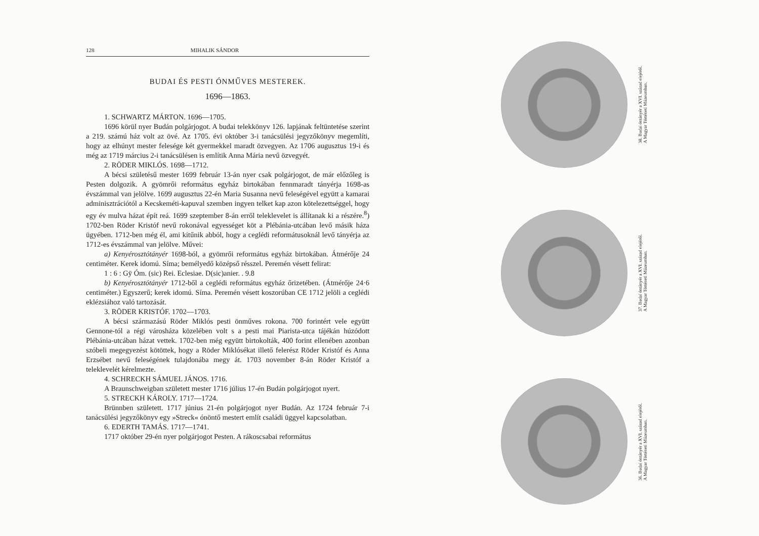128 MIHALIK SÁNDOR
BUDAI ÉS PESTI ÓNMŰVES MESTEREK.
1696—1863.
1. SCHWARTZ MÁRTON. 1696—1705.
1696 körül nyer Budán polgárjogot. A budai telekkönyv 126. lapjának feltüntetése szerint a 219. számú ház volt az övé. Az 1705. évi október 3-i tanácsülési jegyzőkönyv megemlíti, hogy az elhúnyt mester felesége két gyermekkel maradt özvegyen. Az 1706 augusztus 19-i és még az 1719 március 2-i tanácsülésen is említik Anna Mária nevű özvegyét.
2. RÖDER MIKLÓS. 1698—1712.
A bécsi születésű mester 1699 február 13-án nyer csak polgárjogot, de már előzőleg is Pesten dolgozik. A gyömrői református egyház birtokában fennmaradt tányérja 1698-as évszámmal van jelölve. 1699 augusztus 22-én Maria Susanna nevű feleségével együtt a kamarai adminisztrációtól a Kecskeméti-kapuval szemben ingyen telket kap azon kötelezettséggel, hogy egy év mulva házat épít reá. 1699 szeptember 8-án erről teleklevelet is állítanak ki a részére.<sup>8</sup>) 1702-ben Röder Kristóf nevű rokonával egyességet köt a Plébánia-utcában levő másik háza ügyében. 1712-ben még él, ami kitűnik abból, hogy a ceglédi reformátusoknál levő tányérja az 1712-es évszámmal van jelölve. Művei:
a) Kenyérosztótányér 1698-ból, a gyömrői református egyház birtokában. Átmérője 24 centiméter. Kerek idomú. Síma; bemélyedő középső résszel. Peremén vésett felirat:
1 : 6 : Gÿ Óm. (sic) Rei. Eclesiae. D(sic)anier. . 9.8
b) Kenyérosztótányér 1712-ből a ceglédi református egyház őrizetében. (Átmérője 24·6 centiméter.) Egyszerű; kerek idomú. Síma. Peremén vésett koszorúban CE 1712 jelöli a ceglédi eklézsiához való tartozását.
3. RÖDER KRISTÓF. 1702—1703.
A bécsi származású Röder Miklós pesti önműves rokona. 700 forintért vele együtt Gennone-tól a régi városháza közelében volt s a pesti mai Piarista-utca tájékán húzódott Plébánia-utcában házat vettek. 1702-ben még együtt birtokolták, 400 forint ellenében azonban szóbeli megegyezést kötöttek, hogy a Röder Miklósékat illető felerész Röder Kristóf és Anna Erzsébet nevű feleségének tulajdonába megy át. 1703 november 8-án Röder Kristóf a teleklevelét kérelmezte.
4. SCHRECKH SÁMUEL JÁNOS. 1716.
A Braunschweigban született mester 1716 július 17-én Budán polgárjogot nyert.
5. STRECKH KÁROLY. 1717—1724.
Brünnben született. 1717 június 21-én polgárjogot nyer Budán. Az 1724 február 7-i tanácsülési jegyzőkönyv egy »Streck« ónöntő mestert említ családi üggyel kapcsolatban.
6. EDERTH TAMÁS. 1717—1741.
1717 október 29-én nyer polgárjogot Pesten. A rákoscsabai református
38. Budai óntányér a XVI. század elejéről.
A Magyar Történeti Múzeumban.
37. Budai óntányér a XVI. század elejéről.
A Magyar Történeti Múzeumban.
36. Budai óntányér a XVI. század elejéről.
A Magyar Történeti Múzeumban.